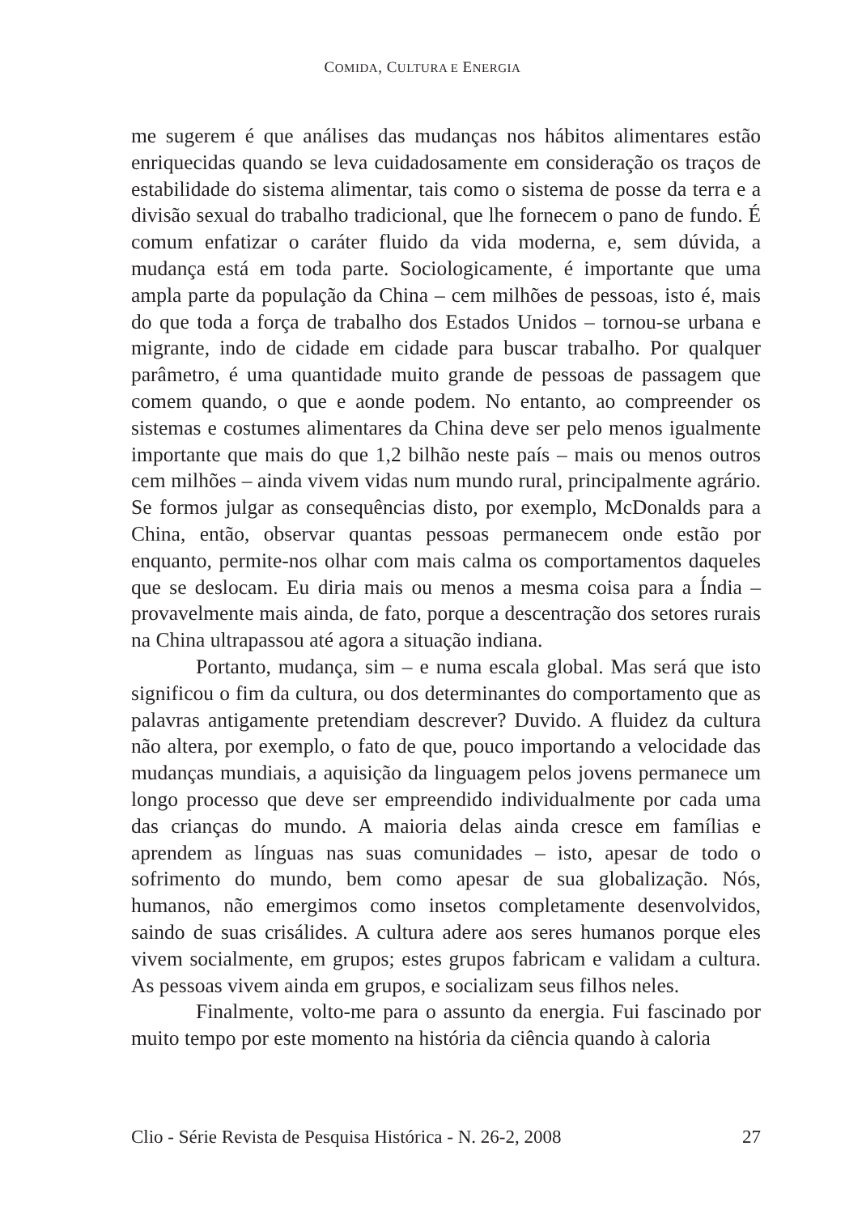COMIDA, CULTURA E ENERGIA
me sugerem é que análises das mudanças nos hábitos alimentares estão enriquecidas quando se leva cuidadosamente em consideração os traços de estabilidade do sistema alimentar, tais como o sistema de posse da terra e a divisão sexual do trabalho tradicional, que lhe fornecem o pano de fundo. É comum enfatizar o caráter fluido da vida moderna, e, sem dúvida, a mudança está em toda parte. Sociologicamente, é importante que uma ampla parte da população da China – cem milhões de pessoas, isto é, mais do que toda a força de trabalho dos Estados Unidos – tornou-se urbana e migrante, indo de cidade em cidade para buscar trabalho. Por qualquer parâmetro, é uma quantidade muito grande de pessoas de passagem que comem quando, o que e aonde podem. No entanto, ao compreender os sistemas e costumes alimentares da China deve ser pelo menos igualmente importante que mais do que 1,2 bilhão neste país – mais ou menos outros cem milhões – ainda vivem vidas num mundo rural, principalmente agrário. Se formos julgar as consequências disto, por exemplo, McDonalds para a China, então, observar quantas pessoas permanecem onde estão por enquanto, permite-nos olhar com mais calma os comportamentos daqueles que se deslocam. Eu diria mais ou menos a mesma coisa para a Índia – provavelmente mais ainda, de fato, porque a descentração dos setores rurais na China ultrapassou até agora a situação indiana.
Portanto, mudança, sim – e numa escala global. Mas será que isto significou o fim da cultura, ou dos determinantes do comportamento que as palavras antigamente pretendiam descrever? Duvido. A fluidez da cultura não altera, por exemplo, o fato de que, pouco importando a velocidade das mudanças mundiais, a aquisição da linguagem pelos jovens permanece um longo processo que deve ser empreendido individualmente por cada uma das crianças do mundo. A maioria delas ainda cresce em famílias e aprendem as línguas nas suas comunidades – isto, apesar de todo o sofrimento do mundo, bem como apesar de sua globalização. Nós, humanos, não emergimos como insetos completamente desenvolvidos, saindo de suas crisálides. A cultura adere aos seres humanos porque eles vivem socialmente, em grupos; estes grupos fabricam e validam a cultura. As pessoas vivem ainda em grupos, e socializam seus filhos neles.
Finalmente, volto-me para o assunto da energia. Fui fascinado por muito tempo por este momento na história da ciência quando à caloria
Clio - Série Revista de Pesquisa Histórica - N. 26-2, 2008 27